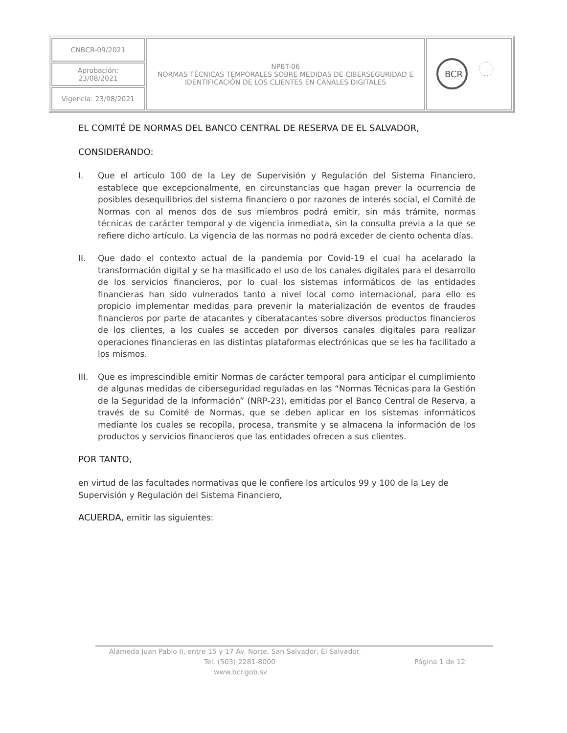| CNBCR-09/2021 | NPBT-06 NORMAS TÉCNICAS TEMPORALES SOBRE MEDIDAS DE CIBERSEGURIDAD E IDENTIFICACIÓN DE LOS CLIENTES EN CANALES DIGITALES | BCR |
| Aprobación: 23/08/2021 | | |
| Vigencia: 23/08/2021 | | |
EL COMITÉ DE NORMAS DEL BANCO CENTRAL DE RESERVA DE EL SALVADOR,
CONSIDERANDO:
I. Que el artículo 100 de la Ley de Supervisión y Regulación del Sistema Financiero, establece que excepcionalmente, en circunstancias que hagan prever la ocurrencia de posibles desequilibrios del sistema financiero o por razones de interés social, el Comité de Normas con al menos dos de sus miembros podrá emitir, sin más trámite, normas técnicas de carácter temporal y de vigencia inmediata, sin la consulta previa a la que se refiere dicho artículo. La vigencia de las normas no podrá exceder de ciento ochenta días.
II. Que dado el contexto actual de la pandemia por Covid-19 el cual ha acelarado la transformación digital y se ha masificado el uso de los canales digitales para el desarrollo de los servicios financieros, por lo cual los sistemas informáticos de las entidades financieras han sido vulnerados tanto a nivel local como internacional, para ello es propicio implementar medidas para prevenir la materialización de eventos de fraudes financieros por parte de atacantes y ciberatacantes sobre diversos productos financieros de los clientes, a los cuales se acceden por diversos canales digitales para realizar operaciones financieras en las distintas plataformas electrónicas que se les ha facilitado a los mismos.
III.
Que es imprescindible emitir Normas de carácter temporal para anticipar el cumplimiento de algunas medidas de ciberseguridad reguladas en las “Normas Técnicas para la Gestión de la Seguridad de la Información” (NRP-23), emitidas por el Banco Central de Reserva, a través de su Comité de Normas, que se deben aplicar en los sistemas informáticos mediante los cuales se recopila, procesa, transmite y se almacena la información de los productos y servicios financieros que las entidades ofrecen a sus clientes.
POR TANTO,
en virtud de las facultades normativas que le confiere los artículos 99 y 100 de la Ley de Supervisión y Regulación del Sistema Financiero,
ACUERDA, emitir las siguientes:
Alameda Juan Pablo II, entre 15 y 17 Av. Norte, San Salvador, El Salvador.
Tel. (503) 2281-8000 Página 1 de 12
www.bcr.gob.sv